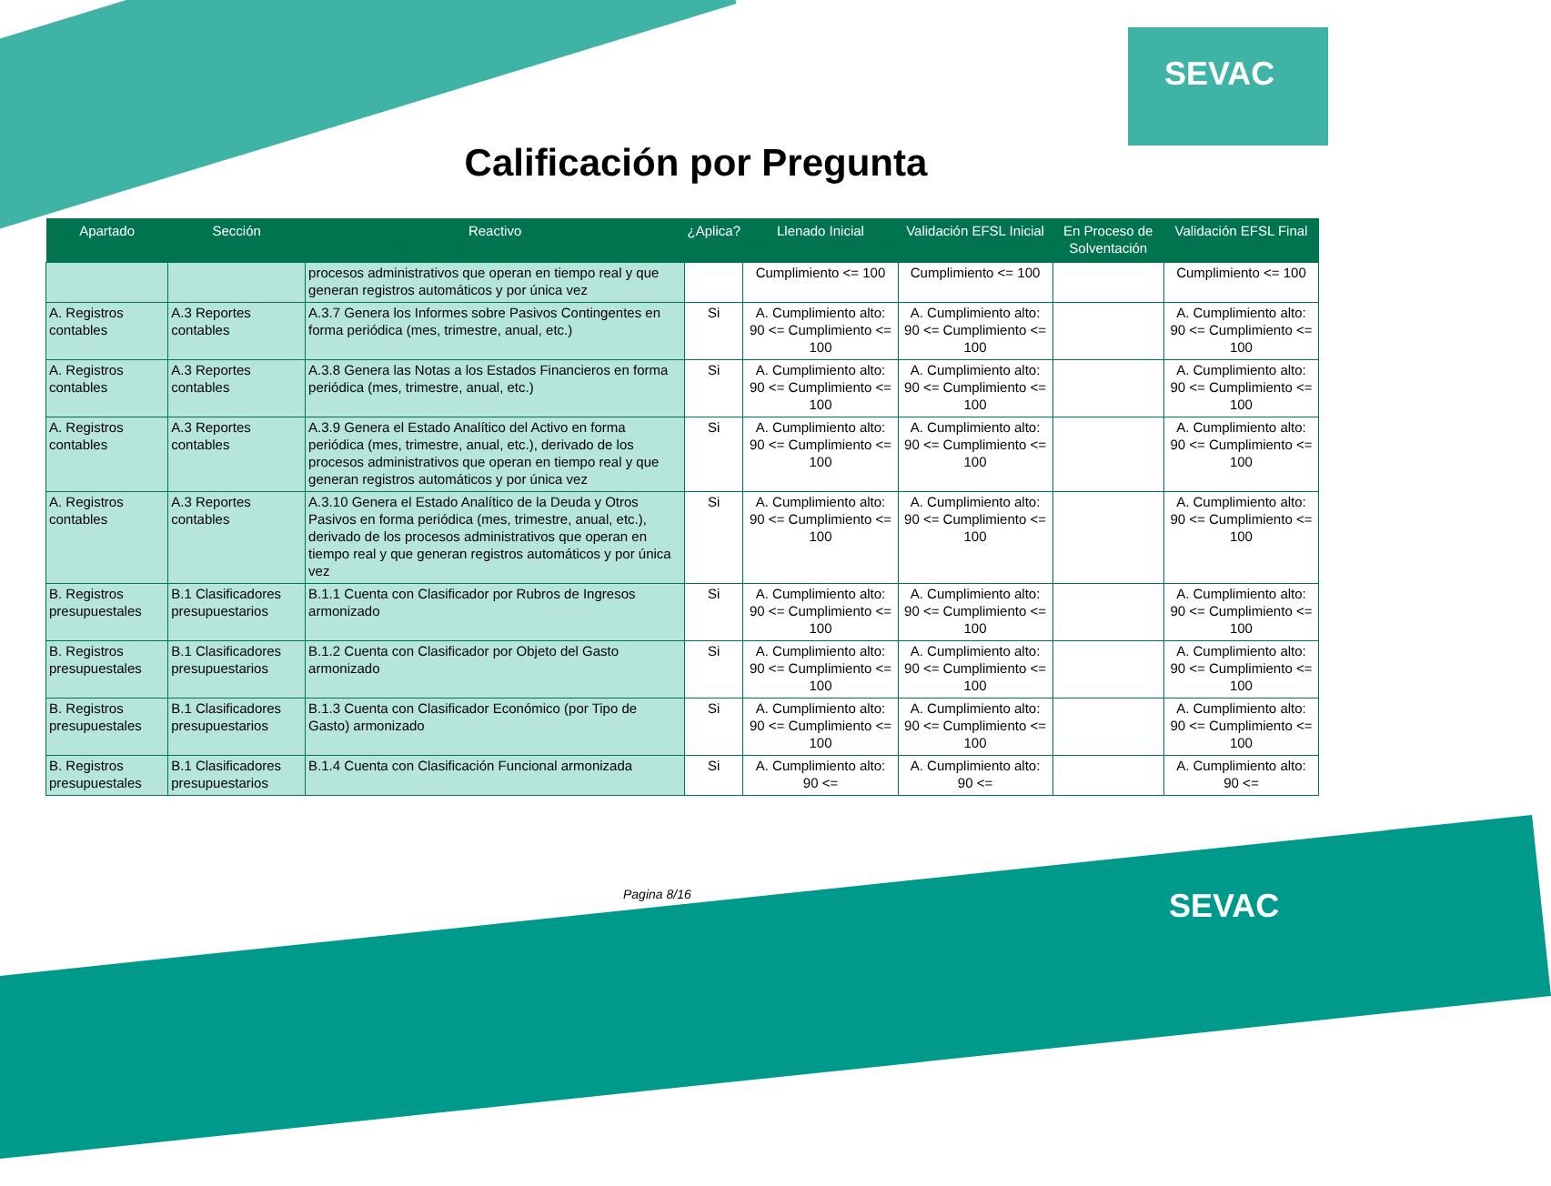SEVAC
SEVAC
Calificación por Pregunta
| Apartado | Sección | Reactivo | ¿Aplica? | Llenado Inicial | Validación EFSL Inicial | En Proceso de Solventación | Validación EFSL Final |
| --- | --- | --- | --- | --- | --- | --- | --- |
| | | procesos administrativos que operan en tiempo real y que generan registros automáticos y por única vez | | Cumplimiento <= 100 | Cumplimiento <= 100 | | Cumplimiento <= 100 |
| A. Registros contables | A.3 Reportes contables | A.3.7 Genera los Informes sobre Pasivos Contingentes en forma periódica (mes, trimestre, anual, etc.) | Si | A. Cumplimiento alto: 90 <= Cumplimiento <= 100 | A. Cumplimiento alto: 90 <= Cumplimiento <= 100 | | A. Cumplimiento alto: 90 <= Cumplimiento <= 100 |
| A. Registros contables | A.3 Reportes contables | A.3.8 Genera las Notas a los Estados Financieros en forma periódica (mes, trimestre, anual, etc.) | Si | A. Cumplimiento alto: 90 <= Cumplimiento <= 100 | A. Cumplimiento alto: 90 <= Cumplimiento <= 100 | | A. Cumplimiento alto: 90 <= Cumplimiento <= 100 |
| A. Registros contables | A.3 Reportes contables | A.3.9 Genera el Estado Analítico del Activo en forma periódica (mes, trimestre, anual, etc.), derivado de los procesos administrativos que operan en tiempo real y que generan registros automáticos y por única vez | Si | A. Cumplimiento alto: 90 <= Cumplimiento <= 100 | A. Cumplimiento alto: 90 <= Cumplimiento <= 100 | | A. Cumplimiento alto: 90 <= Cumplimiento <= 100 |
| A. Registros contables | A.3 Reportes contables | A.3.10 Genera el Estado Analítico de la Deuda y Otros Pasivos en forma periódica (mes, trimestre, anual, etc.), derivado de los procesos administrativos que operan en tiempo real y que generan registros automáticos y por única vez | Si | A. Cumplimiento alto: 90 <= Cumplimiento <= 100 | A. Cumplimiento alto: 90 <= Cumplimiento <= 100 | | A. Cumplimiento alto: 90 <= Cumplimiento <= 100 |
| B. Registros presupuestales | B.1 Clasificadores presupuestarios | B.1.1 Cuenta con Clasificador por Rubros de Ingresos armonizado | Si | A. Cumplimiento alto: 90 <= Cumplimiento <= 100 | A. Cumplimiento alto: 90 <= Cumplimiento <= 100 | | A. Cumplimiento alto: 90 <= Cumplimiento <= 100 |
| B. Registros presupuestales | B.1 Clasificadores presupuestarios | B.1.2 Cuenta con Clasificador por Objeto del Gasto armonizado | Si | A. Cumplimiento alto: 90 <= Cumplimiento <= 100 | A. Cumplimiento alto: 90 <= Cumplimiento <= 100 | | A. Cumplimiento alto: 90 <= Cumplimiento <= 100 |
| B. Registros presupuestales | B.1 Clasificadores presupuestarios | B.1.3 Cuenta con Clasificador Económico (por Tipo de Gasto) armonizado | Si | A. Cumplimiento alto: 90 <= Cumplimiento <= 100 | A. Cumplimiento alto: 90 <= Cumplimiento <= 100 | | A. Cumplimiento alto: 90 <= Cumplimiento <= 100 |
| B. Registros presupuestales | B.1 Clasificadores presupuestarios | B.1.4 Cuenta con Clasificación Funcional armonizada | Si | A. Cumplimiento alto: 90 <= | A. Cumplimiento alto: 90 <= | | A. Cumplimiento alto: 90 <= |
Pagina 8/16